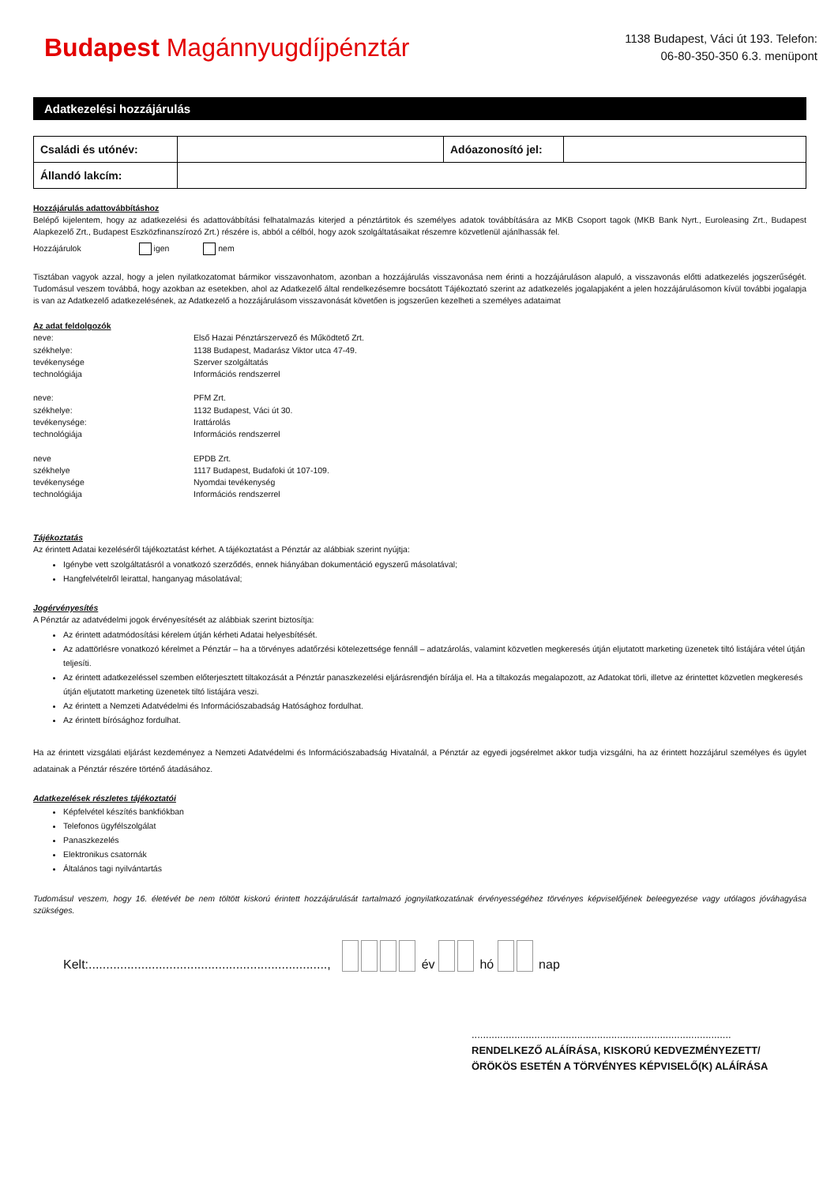Budapest Magánnyugdíjpénztár
1138 Budapest, Váci út 193. Telefon:
06-80-350-350 6.3. menüpont
Adatkezelési hozzájárulás
| Családi és utónév: | | Adóazonosító jel: | |
| Állandó lakcím: | | | |
Hozzájárulás adattovábbításhoz
Belépő kijelentem, hogy az adatkezelési és adattovábbítási felhatalmazás kiterjed a pénztártitok és személyes adatok továbbítására az MKB Csoport tagok (MKB Bank Nyrt., Euroleasing Zrt., Budapest Alapkezelő Zrt., Budapest Eszközfinanszírozó Zrt.) részére is, abból a célból, hogy azok szolgáltatásaikat részemre közvetlenül ajánlhassák fel.
Hozzájárulok igen nem
Tisztában vagyok azzal, hogy a jelen nyilatkozatomat bármikor visszavonhatom, azonban a hozzájárulás visszavonása nem érinti a hozzájáruláson alapuló, a visszavonás előtti adatkezelés jogszerűségét. Tudomásul veszem továbbá, hogy azokban az esetekben, ahol az Adatkezelő által rendelkezésemre bocsátott Tájékoztató szerint az adatkezelés jogalapjaként a jelen hozzájárulásomon kívül további jogalapja is van az Adatkezelő adatkezelésének, az Adatkezelő a hozzájárulásom visszavonását követően is jogszerűen kezelheti a személyes adataimat
Az adat feldolgozók
| neve: | Első Hazai Pénztárszervező és Működtető Zrt. |
| székhelye: | 1138 Budapest, Madarász Viktor utca 47-49. |
| tevékenysége | Szerver szolgáltatás |
| technológiája | Információs rendszerrel |
| neve: | PFM Zrt. |
| székhelye: | 1132 Budapest, Váci út 30. |
| tevékenysége: | Irattárolás |
| technológiája | Információs rendszerrel |
| neve | EPDB Zrt. |
| székhelye | 1117 Budapest, Budafoki út 107-109. |
| tevékenysége | Nyomdai tevékenység |
| technológiája | Információs rendszerrel |
Tájékoztatás
Az érintett Adatai kezeléséről tájékoztatást kérhet. A tájékoztatást a Pénztár az alábbiak szerint nyújtja:
Igénybe vett szolgáltatásról a vonatkozó szerződés, ennek hiányában dokumentáció egyszerű másolatával;
Hangfelvételről leirattal, hanganyag másolatával;
Jogérvényesítés
A Pénztár az adatvédelmi jogok érvényesítését az alábbiak szerint biztosítja:
Az érintett adatmódosítási kérelem útján kérheti Adatai helyesbítését.
Az adattörlésre vonatkozó kérelmet a Pénztár – ha a törvényes adatőrzési kötelezettsége fennáll – adatzárolás, valamint közvetlen megkeresés útján eljutatott marketing üzenetek tiltó listájára vétel útján teljesíti.
Az érintett adatkezeléssel szemben előterjesztett tiltakozását a Pénztár panaszkezelési eljárásrendjén bírálja el. Ha a tiltakozás megalapozott, az Adatokat törli, illetve az érintettet közvetlen megkeresés útján eljutatott marketing üzenetek tiltó listájára veszi.
Az érintett a Nemzeti Adatvédelmi és Információszabadság Hatósághoz fordulhat.
Az érintett bírósághoz fordulhat.
Ha az érintett vizsgálati eljárást kezdeményez a Nemzeti Adatvédelmi és Információszabadság Hivatalnál, a Pénztár az egyedi jogsérelmet akkor tudja vizsgálni, ha az érintett hozzájárul személyes és ügylet adatainak a Pénztár részére történő átadásához.
Adatkezelések részletes tájékoztatói
Képfelvétel készítés bankfiókban
Telefonos ügyfélszolgálat
Panaszkezelés
Elektronikus csatornák
Általános tagi nyilvántartás
Tudomásul veszem, hogy 16. életévét be nem töltött kiskorú érintett hozzájárulását tartalmazó jognyilatkozatának érvényességéhez törvényes képviselőjének beleegyezése vagy utólagos jóváhagyása szükséges.
Kelt:...................................................................., év hó nap
...........................................................................................
RENDELKEZŐ ALÁÍRÁSA, KISKORÚ KEDVEZMÉNYEZETT/
ÖRÖKÖS ESETÉN A TÖRVÉNYES KÉPVISELŐ(K) ALÁÍRÁSA